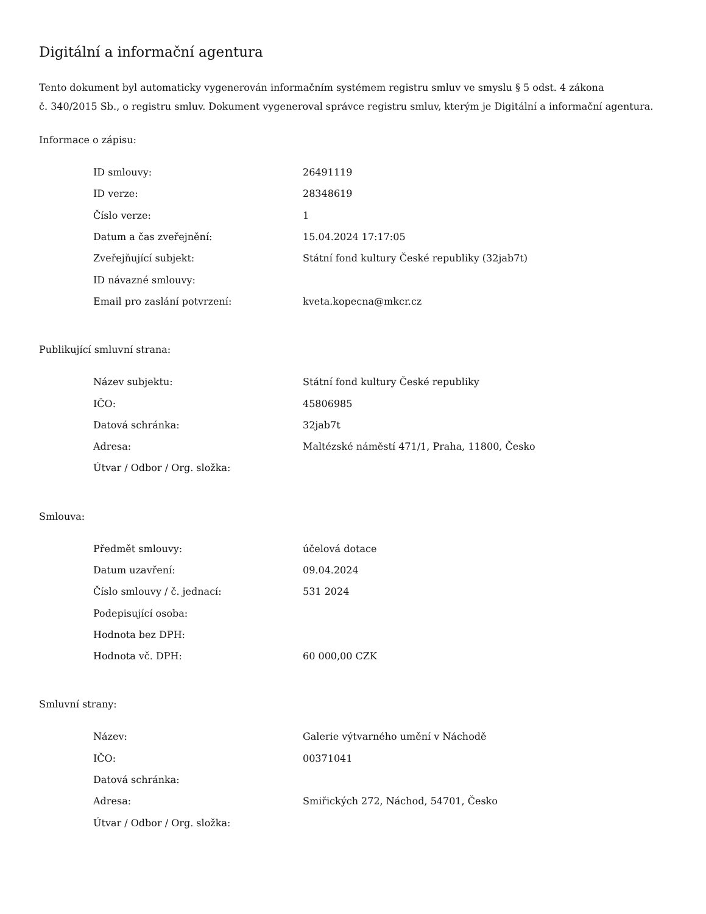Digitální a informační agentura
Tento dokument byl automaticky vygenerován informačním systémem registru smluv ve smyslu § 5 odst. 4 zákona
č. 340/2015 Sb., o registru smluv. Dokument vygeneroval správce registru smluv, kterým je Digitální a informační agentura.
Informace o zápisu:
| ID smlouvy: | 26491119 |
| ID verze: | 28348619 |
| Číslo verze: | 1 |
| Datum a čas zveřejnění: | 15.04.2024 17:17:05 |
| Zveřejňující subjekt: | Státní fond kultury České republiky (32jab7t) |
| ID návazné smlouvy: | |
| Email pro zaslání potvrzení: | kveta.kopecna@mkcr.cz |
Publikující smluvní strana:
| Název subjektu: | Státní fond kultury České republiky |
| IČO: | 45806985 |
| Datová schránka: | 32jab7t |
| Adresa: | Maltézské náměstí 471/1, Praha, 11800, Česko |
| Útvar / Odbor / Org. složka: | |
Smlouva:
| Předmět smlouvy: | účelová dotace |
| Datum uzavření: | 09.04.2024 |
| Číslo smlouvy / č. jednací: | 531 2024 |
| Podepisující osoba: | |
| Hodnota bez DPH: | |
| Hodnota vč. DPH: | 60 000,00 CZK |
Smluvní strany:
| Název: | Galerie výtvarného umění v Náchodě |
| IČO: | 00371041 |
| Datová schránka: | |
| Adresa: | Smiřických 272, Náchod, 54701, Česko |
| Útvar / Odbor / Org. složka: | |